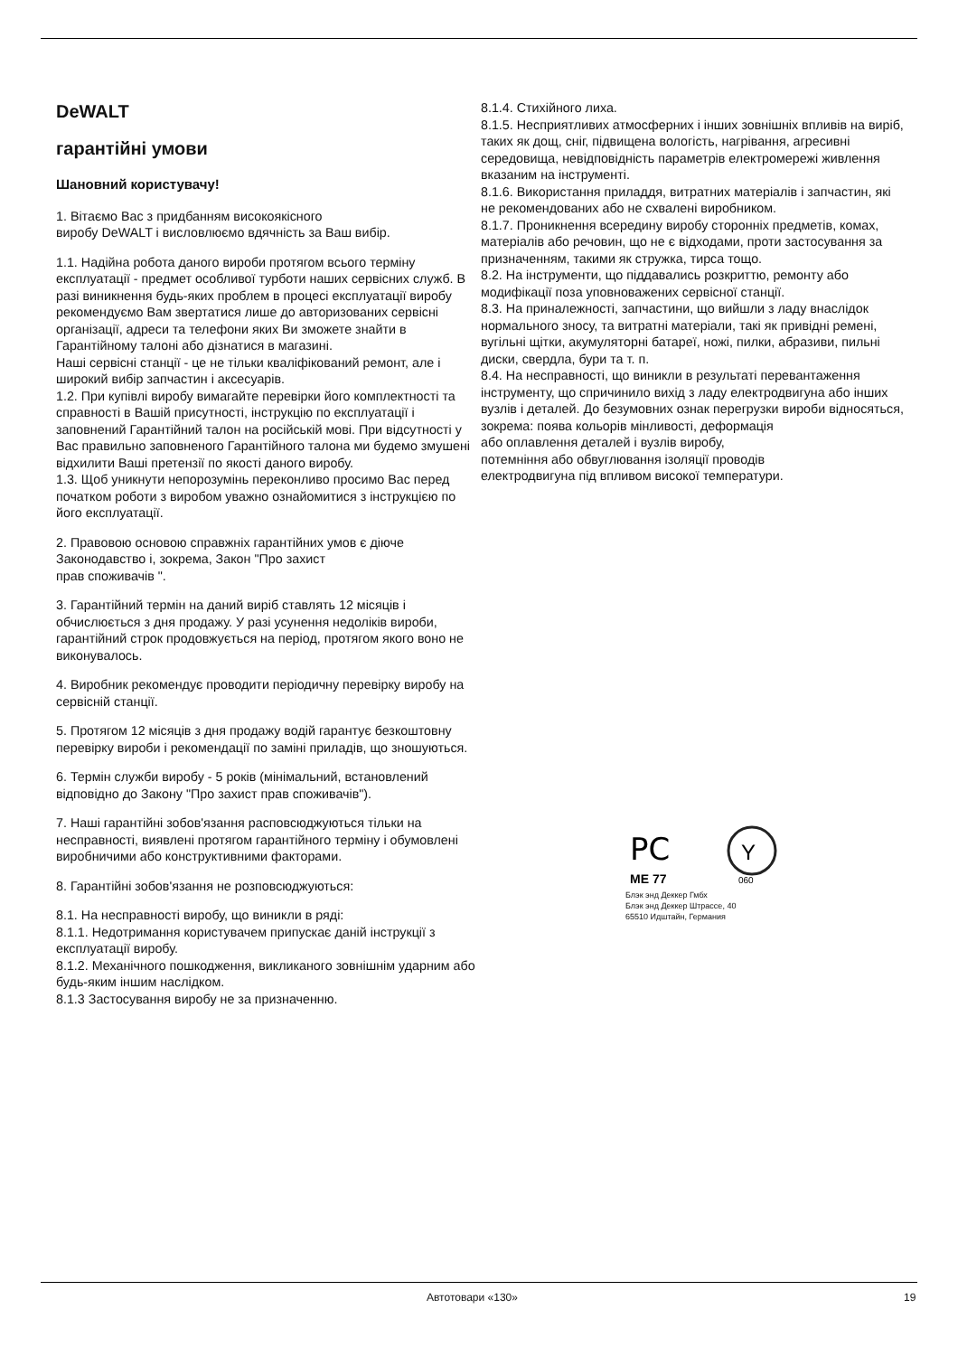DeWALT
гарантійні умови
Шановний користувачу!
1. Вітаємо Вас з придбанням високоякісного
виробу DeWALT і висловлюємо вдячність за Ваш вибір.
1.1. Надійна робота даного вироби протягом всього терміну експлуатації - предмет особливої турботи наших сервісних служб. В разі виникнення будь-яких проблем в процесі експлуатації виробу рекомендуємо Вам звертатися лише до авторизованих сервісні організації, адреси та телефони яких Ви зможете знайти в Гарантійному талоні або дізнатися в магазині.
Наші сервісні станції - це не тільки кваліфікований ремонт, але і широкий вибір запчастин і аксесуарів.
1.2. При купівлі виробу вимагайте перевірки його комплектності та справності в Вашій присутності, інструкцію по експлуатації і заповнений Гарантійний талон на російській мові. При відсутності у Вас правильно заповненого Гарантійного талона ми будемо змушені відхилити Ваші претензії по якості даного виробу.
1.3. Щоб уникнути непорозумінь переконливо просимо Вас перед початком роботи з виробом уважно ознайомитися з інструкцією по його експлуатації.
2. Правовою основою справжніх гарантійних умов є діюче Законодавство і, зокрема, Закон "Про захист
прав споживачів ".
3. Гарантійний термін на даний виріб ставлять 12 місяців і обчислюється з дня продажу. У разі усунення недоліків вироби, гарантійний строк продовжується на період, протягом якого воно не виконувалось.
4. Виробник рекомендує проводити періодичну перевірку виробу на сервісній станції.
5. Протягом 12 місяців з дня продажу водій гарантує безкоштовну перевірку вироби і рекомендації по заміні приладів, що зношуються.
6. Термін служби виробу - 5 років (мінімальний, встановлений відповідно до Закону "Про захист прав споживачів").
7. Наші гарантійні зобов'язання расповсюджуються тільки на несправності, виявлені протягом гарантійного терміну і обумовлені виробничими або конструктивними факторами.
8. Гарантійні зобов'язання не розповсюджуються:
8.1. На несправності виробу, що виникли в ряді:
8.1.1. Недотримання користувачем припускає даній інструкції з експлуатації виробу.
8.1.2. Механічного пошкодження, викликаного зовнішнім ударним або будь-яким іншим наслідком.
8.1.3 Застосування виробу не за призначенню.
8.1.4. Стихійного лиха.
8.1.5. Несприятливих атмосферних і інших зовнішніх впливів на виріб, таких як дощ, сніг, підвищена вологість, нагрівання, агресивні середовища, невідповідність параметрів електромережі живлення вказаним на інструменті.
8.1.6. Використання приладдя, витратних матеріалів і запчастин, які не рекомендованих або не схвалені виробником.
8.1.7. Проникнення всередину виробу сторонніх предметів, комах, матеріалів або речовин, що не є відходами, проти застосування за призначенням, такими як стружка, тирса тощо.
8.2. На інструменти, що піддавались розкриттю, ремонту або модифікації поза уповноважених сервісної станції.
8.3. На приналежності, запчастини, що вийшли з ладу внаслідок нормального зносу, та витратні матеріали, такі як привідні ремені, вугільні щітки, акумуляторні батареї, ножі, пилки, абразиви, пильні
диски, свердла, бури та т. п.
8.4. На несправності, що виникли в результаті перевантаження інструменту, що спричинило вихід з ладу електродвигуна або інших вузлів і деталей. До безумовних ознак перегрузки вироби відносяться, зокрема: поява кольорів мінливості, деформація
або оплавлення деталей і вузлів виробу,
потемніння або обвуглювання ізоляції проводів
електродвигуна під впливом високої температури.
РС
Y
ME 77
060
Блэк энд Деккер Гмбх
Блэк энд Деккер Штрассе, 40
65510 Идштайн, Германия
Автотовари «130» 19